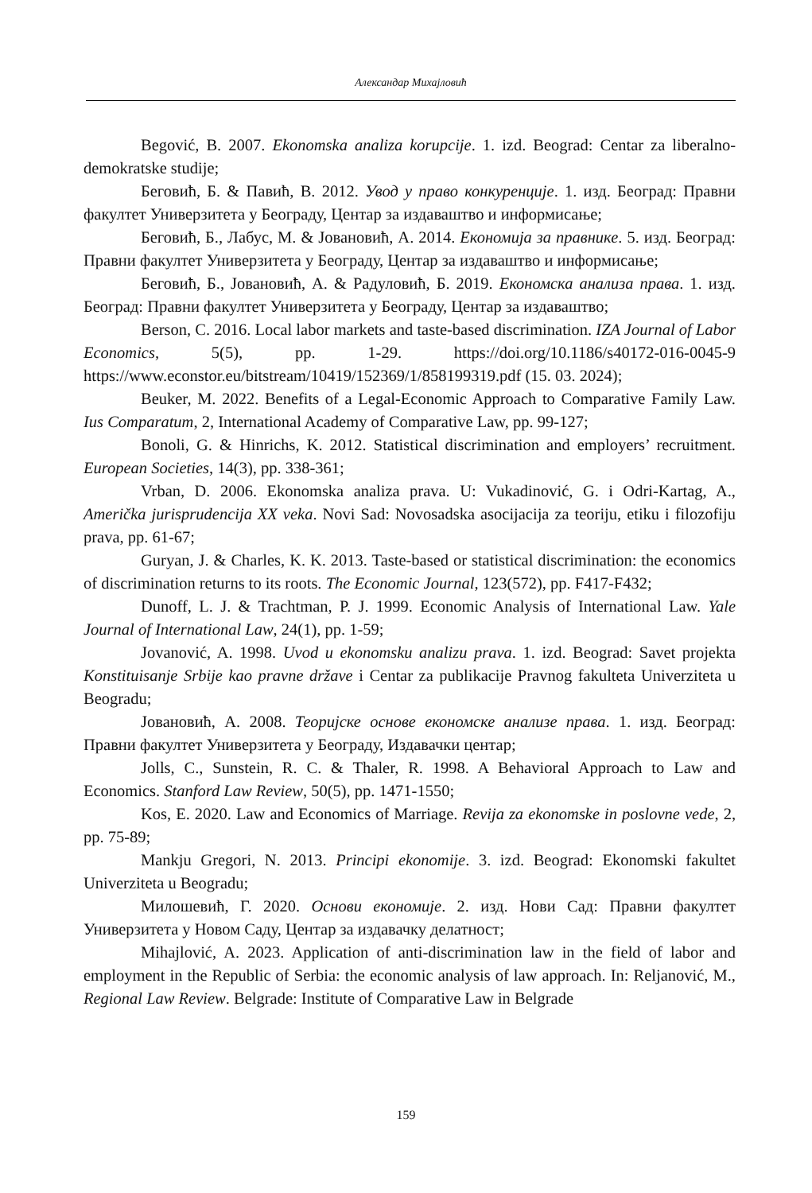Александар Михајловић
Begović, B. 2007. Ekonomska analiza korupcije. 1. izd. Beograd: Centar za liberalno-demokratske studije;
Беговић, Б. & Павић, В. 2012. Увод у право конкуренције. 1. изд. Београд: Правни факултет Универзитета у Београду, Центар за издаваштво и информисање;
Беговић, Б., Лабус, М. & Јовановић, А. 2014. Економија за правнике. 5. изд. Београд: Правни факултет Универзитета у Београду, Центар за издаваштво и информисање;
Беговић, Б., Јовановић, А. & Радуловић, Б. 2019. Економска анализа права. 1. изд. Београд: Правни факултет Универзитета у Београду, Центар за издаваштво;
Berson, C. 2016. Local labor markets and taste-based discrimination. IZA Journal of Labor Economics, 5(5), pp. 1-29. https://doi.org/10.1186/s40172-016-0045-9 https://www.econstor.eu/bitstream/10419/152369/1/858199319.pdf (15. 03. 2024);
Beuker, M. 2022. Benefits of a Legal-Economic Approach to Comparative Family Law. Ius Comparatum, 2, International Academy of Comparative Law, pp. 99-127;
Bonoli, G. & Hinrichs, K. 2012. Statistical discrimination and employers’ recruitment. European Societies, 14(3), pp. 338-361;
Vrban, D. 2006. Ekonomska analiza prava. U: Vukadinović, G. i Odri-Kartag, A., Američka jurisprudencija XX veka. Novi Sad: Novosadska asocijacija za teoriju, etiku i filozofiju prava, pp. 61-67;
Guryan, J. & Charles, K. K. 2013. Taste-based or statistical discrimination: the economics of discrimination returns to its roots. The Economic Journal, 123(572), pp. F417-F432;
Dunoff, L. J. & Trachtman, P. J. 1999. Economic Analysis of International Law. Yale Journal of International Law, 24(1), pp. 1-59;
Jovanović, A. 1998. Uvod u ekonomsku analizu prava. 1. izd. Beograd: Savet projekta Konstituisanje Srbije kao pravne države i Centar za publikacije Pravnog fakulteta Univerziteta u Beogradu;
Јовановић, А. 2008. Теоријске основе економске анализе права. 1. изд. Београд: Правни факултет Универзитета у Београду, Издавачки центар;
Jolls, C., Sunstein, R. C. & Thaler, R. 1998. A Behavioral Approach to Law and Economics. Stanford Law Review, 50(5), pp. 1471-1550;
Kos, E. 2020. Law and Economics of Marriage. Revija za ekonomske in poslovne vede, 2, pp. 75-89;
Mankju Gregori, N. 2013. Principi ekonomije. 3. izd. Beograd: Ekonomski fakultet Univerziteta u Beogradu;
Милошевић, Г. 2020. Основи економије. 2. изд. Нови Сад: Правни факултет Универзитета у Новом Саду, Центар за издавачку делатност;
Mihajlović, A. 2023. Application of anti-discrimination law in the field of labor and employment in the Republic of Serbia: the economic analysis of law approach. In: Reljanović, M., Regional Law Review. Belgrade: Institute of Comparative Law in Belgrade
159